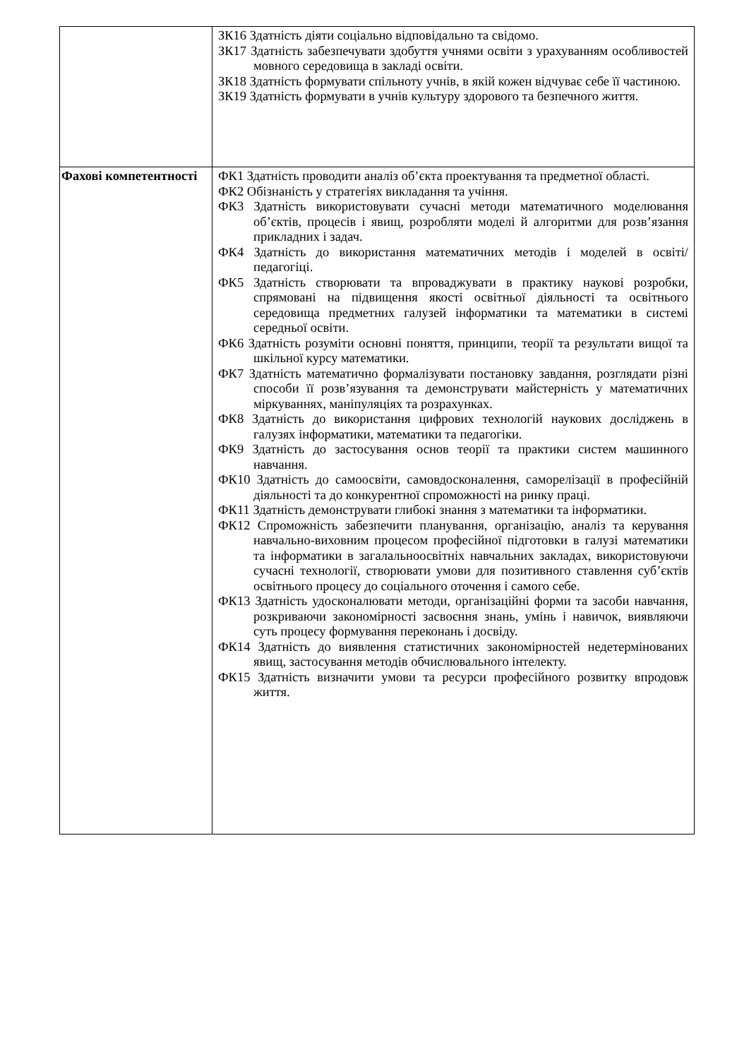| | ЗК16 Здатність діяти соціально відповідально та свідомо. ЗК17 Здатність забезпечувати здобуття учнями освіти з урахуванням особливостей мовного середовища в закладі освіти. ЗК18 Здатність формувати спільноту учнів, в якій кожен відчуває себе її частиною. ЗК19 Здатність формувати в учнів культуру здорового та безпечного життя. |
| Фахові компетентності | ФК1 Здатність проводити аналіз об’єкта проектування та предметної області. ФК2 Обізнаність у стратегіях викладання та учіння. ФК3 Здатність використовувати сучасні методи математичного моделювання об’єктів, процесів і явищ, розробляти моделі й алгоритми для розв’язання прикладних і задач. ФК4 Здатність до використання математичних методів і моделей в освіті/ педагогіці. ФК5 Здатність створювати та впроваджувати в практику наукові розробки, спрямовані на підвищення якості освітньої діяльності та освітнього середовища предметних галузей інформатики та математики в системі середньої освіти. ФК6 Здатність розуміти основні поняття, принципи, теорії та результати вищої та шкільної курсу математики. ФК7 Здатність математично формалізувати постановку завдання, розглядати різні способи її розв’язування та демонструвати майстерність у математичних міркуваннях, маніпуляціях та розрахунках. ФК8 Здатність до використання цифрових технологій наукових досліджень в галузях інформатики, математики та педагогіки. ФК9 Здатність до застосування основ теорії та практики систем машинного навчання. ФК10 Здатність до самоосвіти, самовдосконалення, саморелізації в професійній діяльності та до конкурентної спроможності на ринку праці. ФК11 Здатність демонструвати глибокі знання з математики та інформатики. ФК12 Спроможність забезпечити планування, організацію, аналіз та керування навчально-виховним процесом професійної підготовки в галузі математики та інформатики в загалальноосвітніх навчальних закладах, використовуючи сучасні технології, створювати умови для позитивного ставлення суб’єктів освітнього процесу до соціального оточення і самого себе. ФК13 Здатність удосконалювати методи, організаційні форми та засоби навчання, розкриваючи закономірності засвоєння знань, умінь і навичок, виявляючи суть процесу формування переконань і досвіду. ФК14 Здатність до виявлення статистичних закономірностей недетермінованих явищ, застосування методів обчислювального інтелекту. ФК15 Здатність визначити умови та ресурси професійного розвитку впродовж життя. |